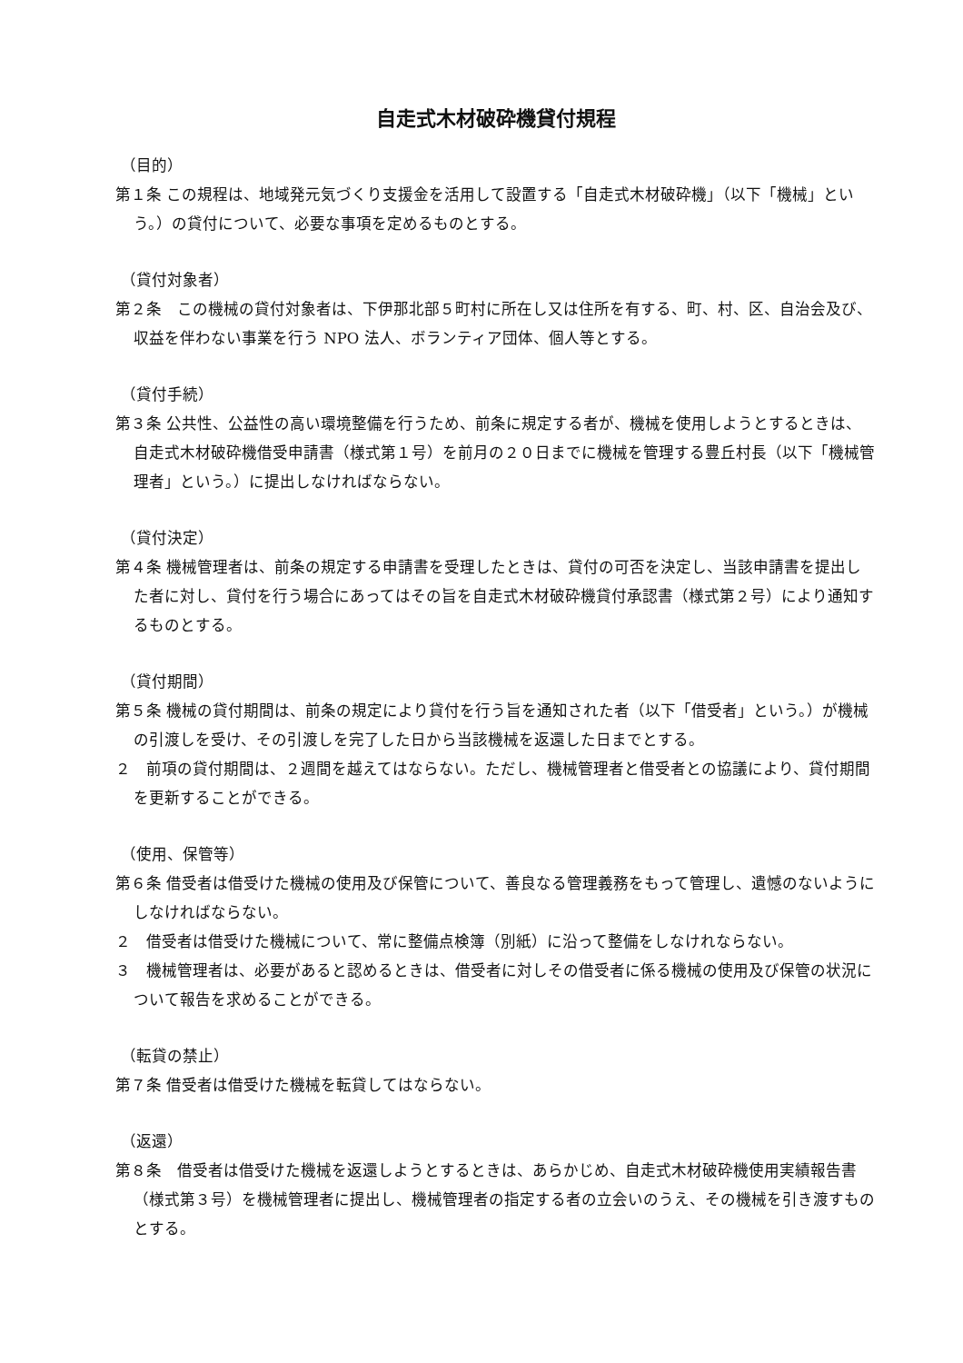自走式木材破砕機貸付規程
（目的）
第１条 この規程は、地域発元気づくり支援金を活用して設置する「自走式木材破砕機」（以下「機械」という。）の貸付について、必要な事項を定めるものとする。
（貸付対象者）
第２条　この機械の貸付対象者は、下伊那北部５町村に所在し又は住所を有する、町、村、区、自治会及び、収益を伴わない事業を行う NPO 法人、ボランティア団体、個人等とする。
（貸付手続）
第３条 公共性、公益性の高い環境整備を行うため、前条に規定する者が、機械を使用しようとするときは、自走式木材破砕機借受申請書（様式第１号）を前月の２０日までに機械を管理する豊丘村長（以下「機械管理者」という。）に提出しなければならない。
（貸付決定）
第４条 機械管理者は、前条の規定する申請書を受理したときは、貸付の可否を決定し、当該申請書を提出した者に対し、貸付を行う場合にあってはその旨を自走式木材破砕機貸付承認書（様式第２号）により通知するものとする。
（貸付期間）
第５条 機械の貸付期間は、前条の規定により貸付を行う旨を通知された者（以下「借受者」という。）が機械の引渡しを受け、その引渡しを完了した日から当該機械を返還した日までとする。
２　前項の貸付期間は、２週間を越えてはならない。ただし、機械管理者と借受者との協議により、貸付期間を更新することができる。
（使用、保管等）
第６条 借受者は借受けた機械の使用及び保管について、善良なる管理義務をもって管理し、遺憾のないようにしなければならない。
２　借受者は借受けた機械について、常に整備点検簿（別紙）に沿って整備をしなけれならない。
３　機械管理者は、必要があると認めるときは、借受者に対しその借受者に係る機械の使用及び保管の状況について報告を求めることができる。
（転貸の禁止）
第７条 借受者は借受けた機械を転貸してはならない。
（返還）
第８条　借受者は借受けた機械を返還しようとするときは、あらかじめ、自走式木材破砕機使用実績報告書（様式第３号）を機械管理者に提出し、機械管理者の指定する者の立会いのうえ、その機械を引き渡すものとする。